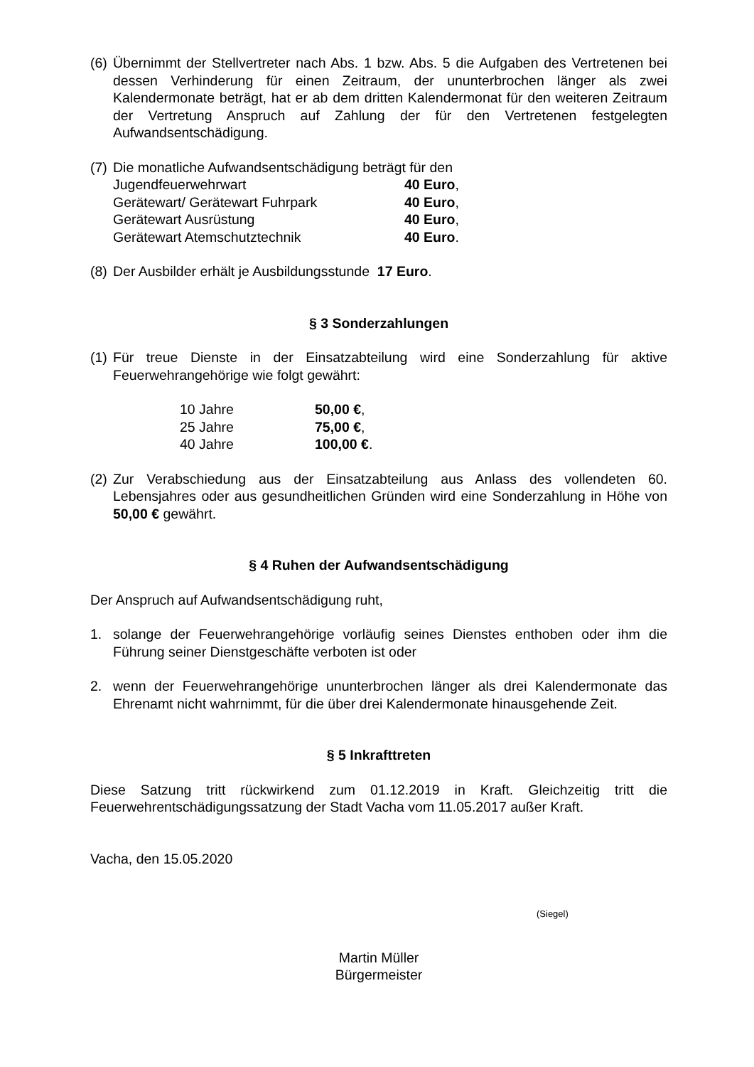(6)
Übernimmt der Stellvertreter nach Abs. 1 bzw. Abs. 5 die Aufgaben des Vertretenen bei dessen Verhinderung für einen Zeitraum, der ununterbrochen länger als zwei Kalendermonate beträgt, hat er ab dem dritten Kalendermonat für den weiteren Zeitraum der Vertretung Anspruch auf Zahlung der für den Vertretenen festgelegten Aufwandsentschädigung.
(7)
Die monatliche Aufwandsentschädigung beträgt für den
| Jugendfeuerwehrwart | 40 Euro , |
| Gerätewart/ Gerätewart Fuhrpark | 40 Euro , |
| Gerätewart Ausrüstung | 40 Euro , |
| Gerätewart Atemschutztechnik | 40 Euro . |
(8)
Der Ausbilder erhält je Ausbildungsstunde 17 Euro.
§ 3 Sonderzahlungen
(1)
Für treue Dienste in der Einsatzabteilung wird eine Sonderzahlung für aktive Feuerwehrangehörige wie folgt gewährt:
| 10 Jahre | 50,00 € , |
| 25 Jahre | 75,00 € , |
| 40 Jahre | 100,00 € . |
(2)
Zur Verabschiedung aus der Einsatzabteilung aus Anlass des vollendeten 60. Lebensjahres oder aus gesundheitlichen Gründen wird eine Sonderzahlung in Höhe von 50,00 € gewährt.
§ 4 Ruhen der Aufwandsentschädigung
Der Anspruch auf Aufwandsentschädigung ruht,
1. solange der Feuerwehrangehörige vorläufig seines Dienstes enthoben oder ihm die Führung seiner Dienstgeschäfte verboten ist oder
2. wenn der Feuerwehrangehörige ununterbrochen länger als drei Kalendermonate das Ehrenamt nicht wahrnimmt, für die über drei Kalendermonate hinausgehende Zeit.
§ 5 Inkrafttreten
Diese Satzung tritt rückwirkend zum 01.12.2019 in Kraft. Gleichzeitig tritt die Feuerwehrentschädigungssatzung der Stadt Vacha vom 11.05.2017 außer Kraft.
Vacha, den 15.05.2020
(Siegel)
Martin Müller
Bürgermeister